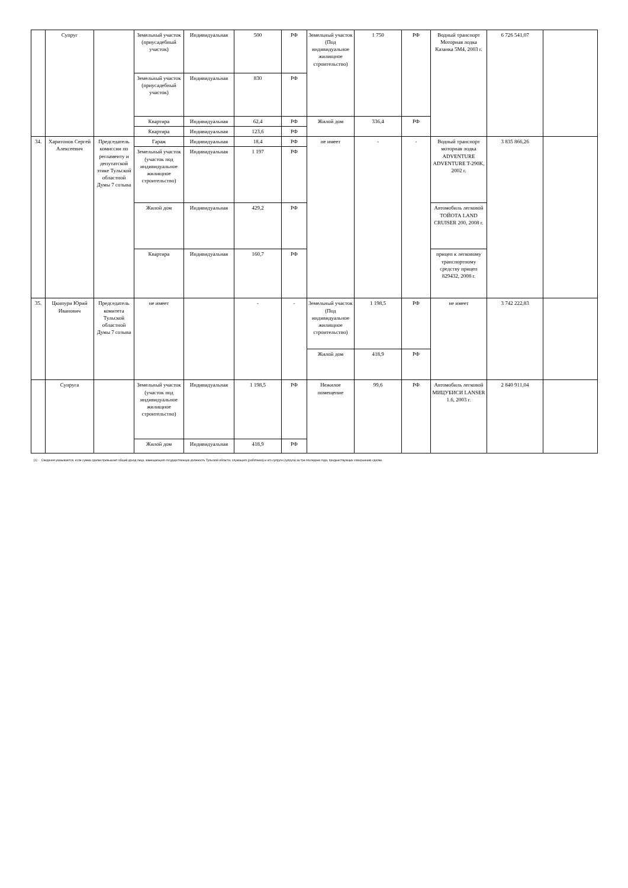| | Супруг | | Земельный участок (приусадебный участок) | Индивидуальная | 500 | РФ | Земельный участок (Под индивидуальное жилищное строительство) | 1 750 | РФ | Водный транспорт Моторная лодка Казанка 5М4, 2003 г. | 6 726 541,07 | |
| | | | Земельный участок (приусадебный участок) | Индивидуальная | 830 | РФ | | | | | | |
| | | | Квартира | Индивидуальная | 62,4 | РФ | Жилой дом | 336,4 | РФ | | | |
| | | | Квартира | Индивидуальная | 123,6 | РФ | | | | | | |
| 34. | Харитонов Сергей Алексеевич | Председатель комиссии по регламенту и депутатской этике Тульской областной Думы 7 созыва | Гараж | Индивидуальная | 18,4 | РФ | не имеет | - | - | Водный транспорт моторная лодка ADVENTURE ADVENTURE T-290K, 2002 г. | 3 835 866,26 | |
| | | | Земельный участок (участок под индивидуальное жилищное строительство) | Индивидуальная | 1 197 | РФ | | | | | | |
| | | | Жилой дом | Индивидуальная | 429,2 | РФ | | | | Автомобиль легковой ТОЙОТА LAND CRUISER 200, 2008 г. | | |
| | | | Квартира | Индивидуальная | 160,7 | РФ | | | | прицеп к легковому транспортному средству прицеп 829432, 2008 г. | | |
| 35. | Цкипури Юрий Иванович | Председатель комитета Тульской областной Думы 7 созыва | не имеет | | - | - | Земельный участок (Под индивидуальное жилищное строительство) | 1 198,5 | РФ | не имеет | 3 742 222,83 | |
| | | | | | | | Жилой дом | 418,9 | РФ | | | |
| | Супруга | | Земельный участок (участок под индивидуальное жилищное строительство) | Индивидуальная | 1 198,5 | РФ | Нежилое помещение | 99,6 | РФ | Автомобиль легковой МИЦУБИСИ LANSER 1.6, 2003 г. | 2 840 911,04 | |
| | | | Жилой дом | Индивидуальная | 418,9 | РФ | | | | | | |
[1] - Сведения указываются, если сумма сделки превышает общий доход лица, замещающего государственную должность Тульской области, служащего (работника) и его супруги (супруга) за три последних года, предшествующих совершению сделки.